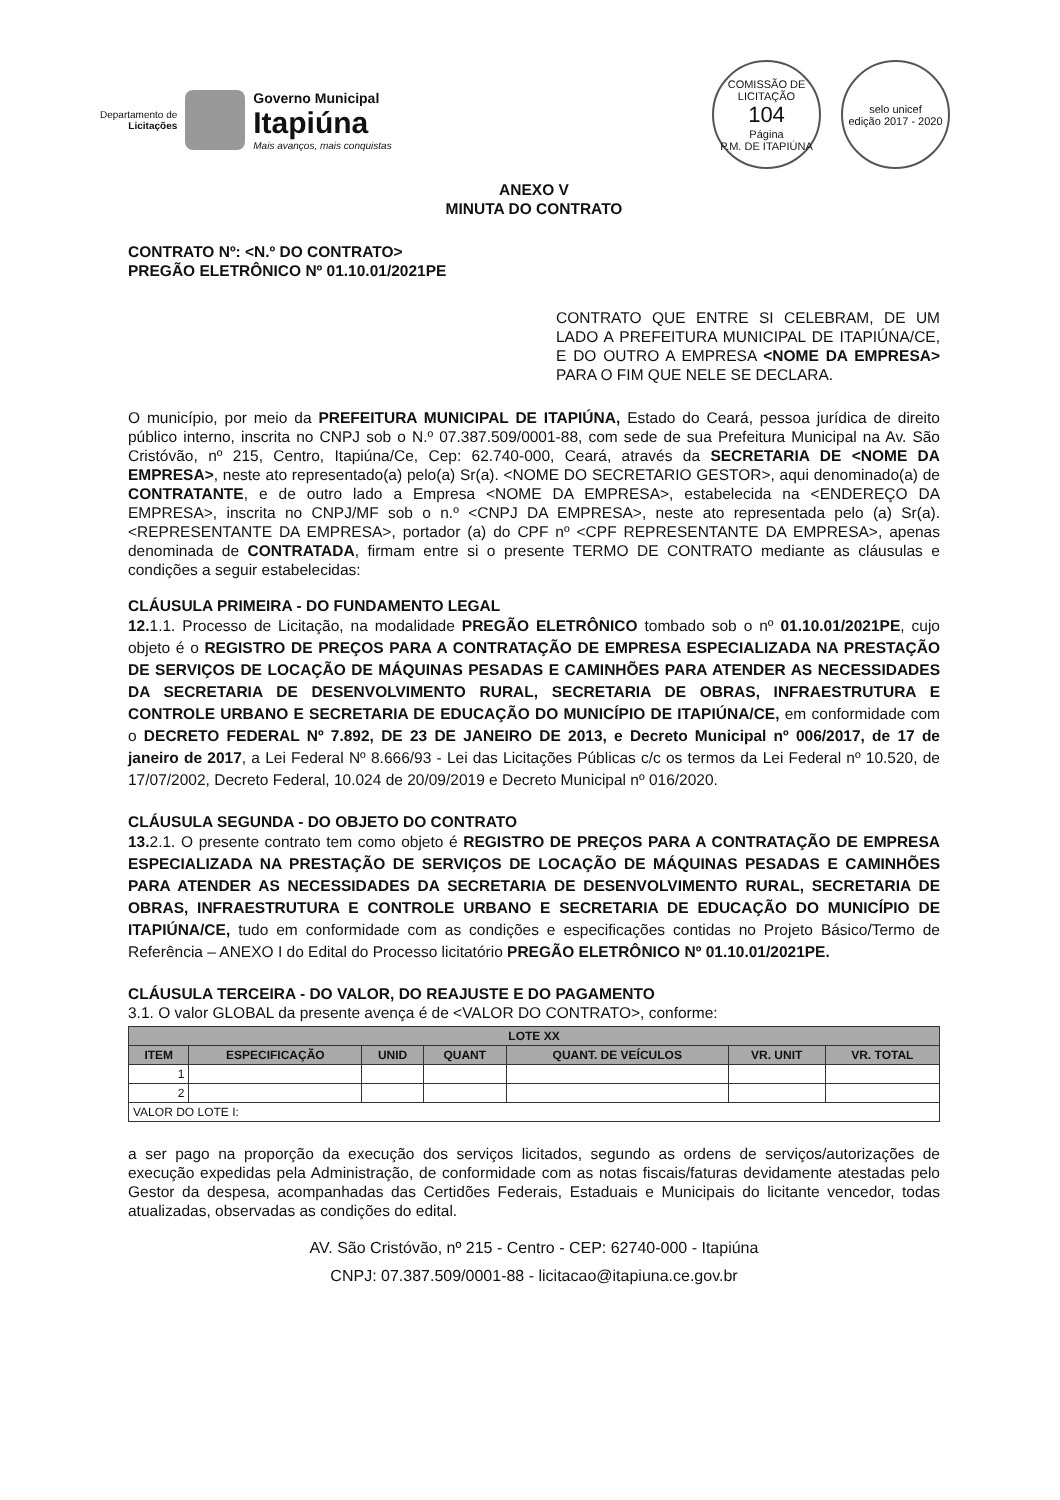Departamento de
Licitações
Governo Municipal
Itapiúna
Mais avanços, mais conquistas
COMISSÃO DE LICITAÇÃO
104
Página
P.M. DE ITAPIÚNA
selo unicef
edição 2017 - 2020
ANEXO V
MINUTA DO CONTRATO
CONTRATO Nº: <N.º DO CONTRATO>
PREGÃO ELETRÔNICO Nº 01.10.01/2021PE
CONTRATO QUE ENTRE SI CELEBRAM, DE UM LADO A PREFEITURA MUNICIPAL DE ITAPIÚNA/CE, E DO OUTRO A EMPRESA <NOME DA EMPRESA> PARA O FIM QUE NELE SE DECLARA.
O município, por meio da PREFEITURA MUNICIPAL DE ITAPIÚNA, Estado do Ceará, pessoa jurídica de direito público interno, inscrita no CNPJ sob o N.º 07.387.509/0001-88, com sede de sua Prefeitura Municipal na Av. São Cristóvão, nº 215, Centro, Itapiúna/Ce, Cep: 62.740-000, Ceará, através da SECRETARIA DE <NOME DA EMPRESA>, neste ato representado(a) pelo(a) Sr(a). <NOME DO SECRETARIO GESTOR>, aqui denominado(a) de CONTRATANTE, e de outro lado a Empresa <NOME DA EMPRESA>, estabelecida na <ENDEREÇO DA EMPRESA>, inscrita no CNPJ/MF sob o n.º <CNPJ DA EMPRESA>, neste ato representada pelo (a) Sr(a). <REPRESENTANTE DA EMPRESA>, portador (a) do CPF nº <CPF REPRESENTANTE DA EMPRESA>, apenas denominada de CONTRATADA, firmam entre si o presente TERMO DE CONTRATO mediante as cláusulas e condições a seguir estabelecidas:
CLÁUSULA PRIMEIRA - DO FUNDAMENTO LEGAL
12. 1.1. Processo de Licitação, na modalidade PREGÃO ELETRÔNICO tombado sob o nº 01.10.01/2021PE, cujo objeto é o REGISTRO DE PREÇOS PARA A CONTRATAÇÃO DE EMPRESA ESPECIALIZADA NA PRESTAÇÃO DE SERVIÇOS DE LOCAÇÃO DE MÁQUINAS PESADAS E CAMINHÕES PARA ATENDER AS NECESSIDADES DA SECRETARIA DE DESENVOLVIMENTO RURAL, SECRETARIA DE OBRAS, INFRAESTRUTURA E CONTROLE URBANO E SECRETARIA DE EDUCAÇÃO DO MUNICÍPIO DE ITAPIÚNA/CE, em conformidade com o DECRETO FEDERAL Nº 7.892, DE 23 DE JANEIRO DE 2013, e Decreto Municipal nº 006/2017, de 17 de janeiro de 2017, a Lei Federal Nº 8.666/93 - Lei das Licitações Públicas c/c os termos da Lei Federal nº 10.520, de 17/07/2002, Decreto Federal, 10.024 de 20/09/2019 e Decreto Municipal nº 016/2020.
CLÁUSULA SEGUNDA - DO OBJETO DO CONTRATO
13. 2.1. O presente contrato tem como objeto é REGISTRO DE PREÇOS PARA A CONTRATAÇÃO DE EMPRESA ESPECIALIZADA NA PRESTAÇÃO DE SERVIÇOS DE LOCAÇÃO DE MÁQUINAS PESADAS E CAMINHÕES PARA ATENDER AS NECESSIDADES DA SECRETARIA DE DESENVOLVIMENTO RURAL, SECRETARIA DE OBRAS, INFRAESTRUTURA E CONTROLE URBANO E SECRETARIA DE EDUCAÇÃO DO MUNICÍPIO DE ITAPIÚNA/CE, tudo em conformidade com as condições e especificações contidas no Projeto Básico/Termo de Referência – ANEXO I do Edital do Processo licitatório PREGÃO ELETRÔNICO Nº 01.10.01/2021PE.
CLÁUSULA TERCEIRA - DO VALOR, DO REAJUSTE E DO PAGAMENTO
3.1. O valor GLOBAL da presente avença é de <VALOR DO CONTRATO>, conforme:
| LOTE XX | | | | | | |
| --- | --- | --- | --- | --- | --- | --- |
| ITEM | ESPECIFICAÇÃO | UNID | QUANT | QUANT. DE VEÍCULOS | VR. UNIT | VR. TOTAL |
| 1 | | | | | | |
| 2 | | | | | | |
| VALOR DO LOTE I: | | | | | | |
a ser pago na proporção da execução dos serviços licitados, segundo as ordens de serviços/autorizações de execução expedidas pela Administração, de conformidade com as notas fiscais/faturas devidamente atestadas pelo Gestor da despesa, acompanhadas das Certidões Federais, Estaduais e Municipais do licitante vencedor, todas atualizadas, observadas as condições do edital.
AV. São Cristóvão, nº 215 - Centro - CEP: 62740-000 - Itapiúna
CNPJ: 07.387.509/0001-88 - licitacao@itapiuna.ce.gov.br